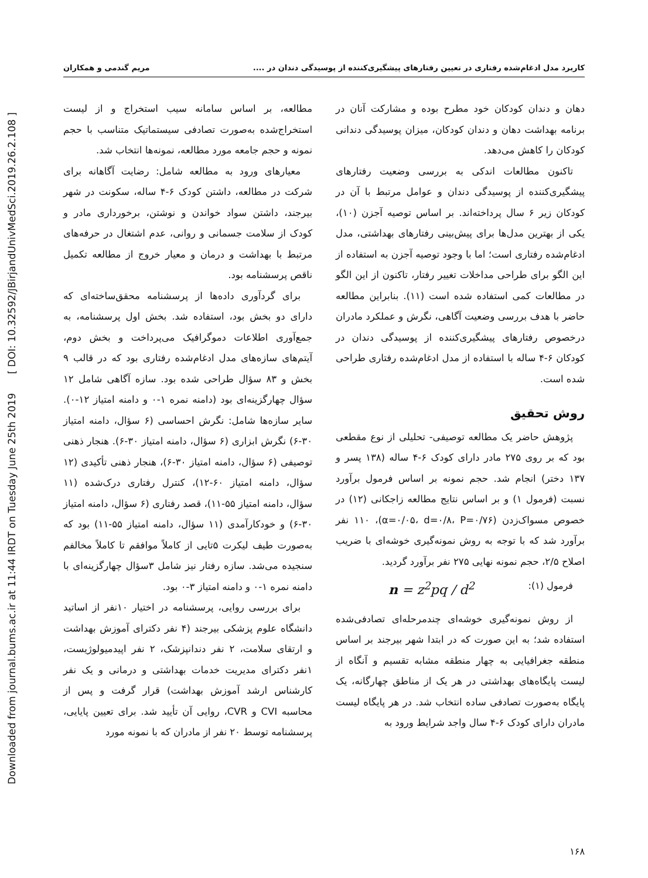Downloaded from journal.bums.ac.ir at 11:44 IRDT on Tuesday June 25th 2019 [ DOI: 10.32592/JBirjandUnivMedSci.2019.26.2.108 ]
کاربرد مدل ادغام‌شده رفتاری در تعیین رفتارهای پیشگیری‌کننده از پوسیدگی دندان در .... مریم گندمی و همکاران
دهان و دندان کودکان خود مطرح بوده و مشارکت آنان در برنامه بهداشت دهان و دندان کودکان، میزان پوسیدگی دندانی کودکان را کاهش می‌دهد.
تاکنون مطالعات اندکی به بررسی وضعیت رفتارهای پیشگیری‌کننده از پوسیدگی دندان و عوامل مرتبط با آن در کودکان زیر ۶ سال پرداخته‌اند. بر اساس توصیه آجزن (۱۰)، یکی از بهترین مدل‌ها برای پیش‌بینی رفتارهای بهداشتی، مدل ادغام‌شده رفتاری است؛ اما با وجود توصیه آجزن به استفاده از این الگو برای طراحی مداخلات تغییر رفتار، تاکنون از این الگو در مطالعات کمی استفاده شده است (۱۱). بنابراین مطالعه حاضر با هدف بررسی وضعیت آگاهی، نگرش و عملکرد مادران درخصوص رفتارهای پیشگیری‌کننده از پوسیدگی دندان در کودکان ۶-۴ ساله با استفاده از مدل ادغام‌شده رفتاری طراحی شده است.
روش تحقیق
پژوهش حاضر یک مطالعه توصیفی- تحلیلی از نوع مقطعی بود که بر روی ۲۷۵ مادر دارای کودک ۶-۴ ساله (۱۳۸ پسر و ۱۳۷ دختر) انجام شد. حجم نمونه بر اساس فرمول برآورد نسبت (فرمول ۱) و بر اساس نتایج مطالعه زاجکانی (۱۲) در خصوص مسواک‌زدن (α=۰/۰۵، d=۰/۸، P=۰/۷۶)، ۱۱۰ نفر برآورد شد که با توجه به روش نمونه‌گیری خوشه‌ای با ضریب اصلاح ۲/۵، حجم نمونه نهایی ۲۷۵ نفر برآورد گردید.
فرمول (۱): n = z<sup>2</sup>pq / d<sup>2</sup>
از روش نمونه‌گیری خوشه‌ای چندمرحله‌ای تصادفی‌شده استفاده شد؛ به این صورت که در ابتدا شهر بیرجند بر اساس منطقه جغرافیایی به چهار منطقه مشابه تقسیم و آنگاه از لیست پایگاه‌های بهداشتی در هر یک از مناطق چهارگانه، یک پایگاه به‌صورت تصادفی ساده انتخاب شد. در هر پایگاه لیست مادران دارای کودک ۶-۴ سال واجد شرایط ورود به
مطالعه، بر اساس سامانه سیب استخراج و از لیست استخراج‌شده به‌صورت تصادفی سیستماتیک متناسب با حجم نمونه و حجم جامعه مورد مطالعه، نمونه‌ها انتخاب شد.
معیارهای ورود به مطالعه شامل: رضایت آگاهانه برای شرکت در مطالعه، داشتن کودک ۶-۴ ساله، سکونت در شهر بیرجند، داشتن سواد خواندن و نوشتن، برخورداری مادر و کودک از سلامت جسمانی و روانی، عدم اشتغال در حرفه‌های مرتبط با بهداشت و درمان و معیار خروج از مطالعه تکمیل ناقص پرسشنامه بود.
برای گردآوری داده‌ها از پرسشنامه محقق‌ساخته‌ای که دارای دو بخش بود، استفاده شد. بخش اول پرسشنامه، به جمع‌آوری اطلاعات دموگرافیک می‌پرداخت و بخش دوم، آیتم‌های سازه‌های مدل ادغام‌شده رفتاری بود که در قالب ۹ بخش و ۸۳ سؤال طراحی شده بود. سازه آگاهی شامل ۱۲ سؤال چهارگزینه‌ای بود (دامنه نمره ۱-۰ و دامنه امتیاز ۱۲-۰). سایر سازه‌ها شامل: نگرش احساسی (۶ سؤال، دامنه امتیاز ۳۰-۶) نگرش ابزاری (۶ سؤال، دامنه امتیاز ۳۰-۶). هنجار ذهنی توصیفی (۶ سؤال، دامنه امتیاز ۳۰-۶)، هنجار ذهنی تأکیدی (۱۲ سؤال، دامنه امتیاز ۶۰-۱۲)، کنترل رفتاری درک‌شده (۱۱ سؤال، دامنه امتیاز ۵۵-۱۱)، قصد رفتاری (۶ سؤال، دامنه امتیاز ۳۰-۶) و خودکارآمدی (۱۱ سؤال، دامنه امتیاز ۵۵-۱۱) بود که به‌صورت طیف لیکرت ۵تایی از کاملاً موافقم تا کاملاً مخالفم سنجیده می‌شد. سازه رفتار نیز شامل ۳سؤال چهارگزینه‌ای با دامنه نمره ۱-۰ و دامنه امتیاز ۳-۰ بود.
برای بررسی روایی، پرسشنامه در اختیار ۱۰نفر از اساتید دانشگاه علوم پزشکی بیرجند (۴ نفر دکترای آموزش بهداشت و ارتقای سلامت، ۲ نفر دندانپزشک، ۲ نفر اپیدمیولوژیست، ۱نفر دکترای مدیریت خدمات بهداشتی و درمانی و یک نفر کارشناس ارشد آموزش بهداشت) قرار گرفت و پس از محاسبه CVI و CVR، روایی آن تأیید شد. برای تعیین پایایی، پرسشنامه توسط ۲۰ نفر از مادران که با نمونه مورد
۱۶۸